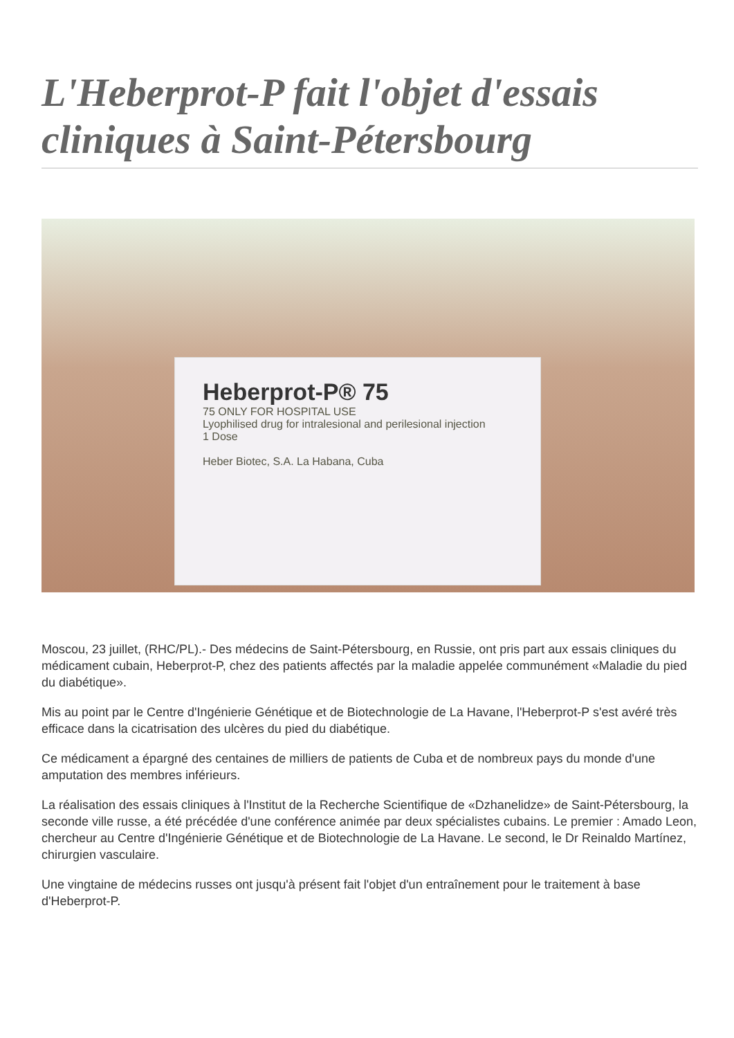L'Heberprot-P fait l'objet d'essais cliniques à Saint-Pétersbourg
Heberprot-P® 75
75 ONLY FOR HOSPITAL USE
Lyophilised drug for intralesional and perilesional injection
1 Dose
Heber Biotec, S.A. La Habana, Cuba
Moscou, 23 juillet, (RHC/PL).- Des médecins de Saint-Pétersbourg, en Russie, ont pris part aux essais cliniques du médicament cubain, Heberprot-P, chez des patients affectés par la maladie appelée communément «Maladie du pied du diabétique».
Mis au point par le Centre d'Ingénierie Génétique et de Biotechnologie de La Havane, l'Heberprot-P s'est avéré très efficace dans la cicatrisation des ulcères du pied du diabétique.
Ce médicament a épargné des centaines de milliers de patients de Cuba et de nombreux pays du monde d'une amputation des membres inférieurs.
La réalisation des essais cliniques à l'Institut de la Recherche Scientifique de «Dzhanelidze» de Saint-Pétersbourg, la seconde ville russe, a été précédée d'une conférence animée par deux spécialistes cubains. Le premier : Amado Leon, chercheur au Centre d'Ingénierie Génétique et de Biotechnologie de La Havane. Le second, le Dr Reinaldo Martínez, chirurgien vasculaire.
Une vingtaine de médecins russes ont jusqu'à présent fait l'objet d'un entraînement pour le traitement à base d'Heberprot-P.